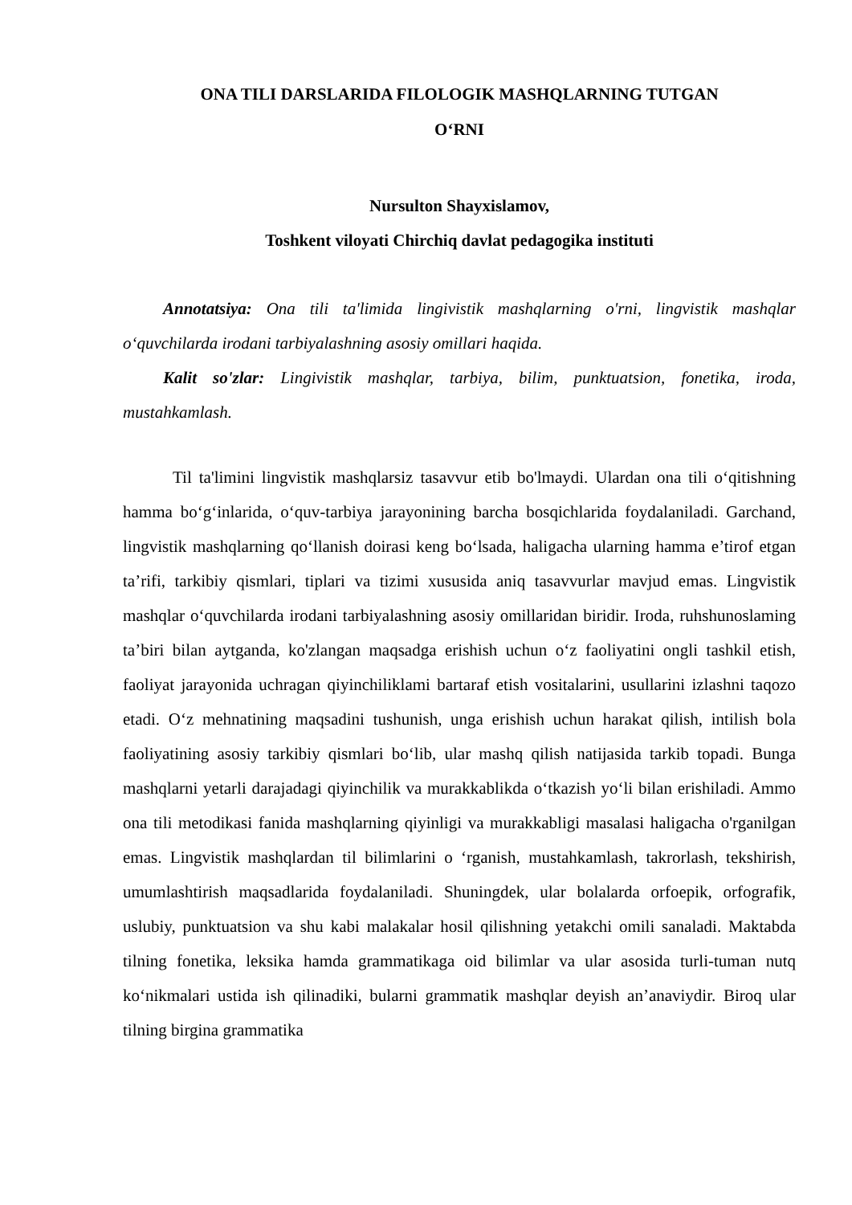ONA TILI DARSLARIDA FILOLOGIK MASHQLARNING TUTGAN
O‘RNI
Nursulton Shayxislamov,
Toshkent viloyati Chirchiq davlat pedagogika instituti
Annotatsiya: Ona tili ta'limida lingivistik mashqlarning o'rni, lingvistik mashqlar o‘quvchilarda irodani tarbiyalashning asosiy omillari haqida.
Kalit so'zlar: Lingivistik mashqlar, tarbiya, bilim, punktuatsion, fonetika, iroda, mustahkamlash.
Til ta'limini lingvistik mashqlarsiz tasavvur etib bo'lmaydi. Ulardan ona tili o‘qitishning hamma bo‘g‘inlarida, o‘quv-tarbiya jarayonining barcha bosqichlarida foydalaniladi. Garchand, lingvistik mashqlarning qo‘llanish doirasi keng bo‘lsada, haligacha ularning hamma e’tirof etgan ta’rifi, tarkibiy qismlari, tiplari va tizimi xususida aniq tasavvurlar mavjud emas. Lingvistik mashqlar o‘quvchilarda irodani tarbiyalashning asosiy omillaridan biridir. Iroda, ruhshunoslaming ta’biri bilan aytganda, ko'zlangan maqsadga erishish uchun o‘z faoliyatini ongli tashkil etish, faoliyat jarayonida uchragan qiyinchiliklami bartaraf etish vositalarini, usullarini izlashni taqozo etadi. O‘z mehnatining maqsadini tushunish, unga erishish uchun harakat qilish, intilish bola faoliyatining asosiy tarkibiy qismlari bo‘lib, ular mashq qilish natijasida tarkib topadi. Bunga mashqlarni yetarli darajadagi qiyinchilik va murakkablikda o‘tkazish yo‘li bilan erishiladi. Ammo ona tili metodikasi fanida mashqlarning qiyinligi va murakkabligi masalasi haligacha o'rganilgan emas. Lingvistik mashqlardan til bilimlarini o ‘rganish, mustahkamlash, takrorlash, tekshirish, umumlashtirish maqsadlarida foydalaniladi. Shuningdek, ular bolalarda orfoepik, orfografik, uslubiy, punktuatsion va shu kabi malakalar hosil qilishning yetakchi omili sanaladi. Maktabda tilning fonetika, leksika hamda grammatikaga oid bilimlar va ular asosida turli-tuman nutq ko‘nikmalari ustida ish qilinadiki, bularni grammatik mashqlar deyish an’anaviydir. Biroq ular tilning birgina grammatika